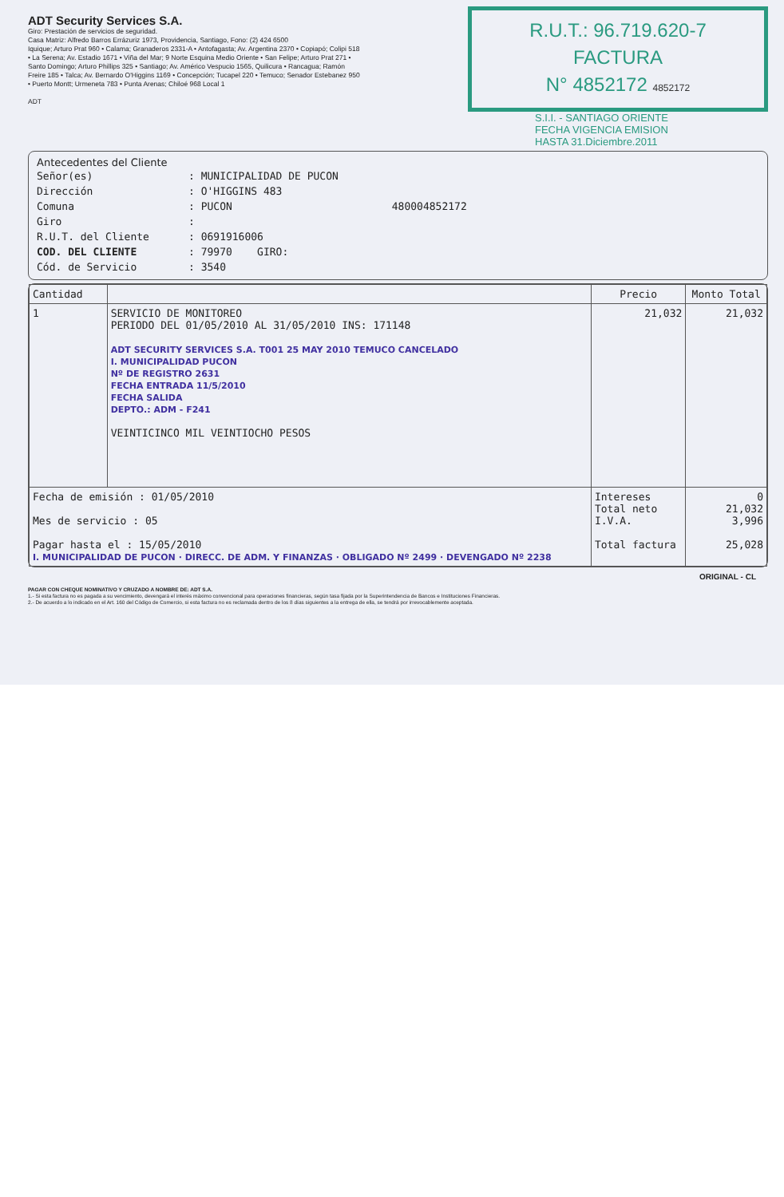ADT Security Services S.A.
Giro: Prestación de servicios de seguridad.
Casa Matriz: Alfredo Barros Errázuriz 1973, Providencia, Santiago, Fono: (2) 424 6500
Iquique; Arturo Prat 960 • Calama; Granaderos 2331-A • Antofagasta; Av. Argentina 2370 • Copiapó; Colipi 518 • La Serena; Av. Estadio 1671 • Viña del Mar; 9 Norte Esquina Medio Oriente • San Felipe; Arturo Prat 271 • Santo Domingo; Arturo Phillips 325 • Santiago; Av. Américo Vespucio 1565, Quilicura • Rancagua; Ramón Freire 185 • Talca; Av. Bernardo O'Higgins 1169 • Concepción; Tucapel 220 • Temuco; Senador Estebanez 950 • Puerto Montt; Urmeneta 783 • Punta Arenas; Chiloé 968 Local 1
ADT
R.U.T.: 96.719.620-7
FACTURA
N° 4852172 4852172
S.I.I. - SANTIAGO ORIENTE
FECHA VIGENCIA EMISION
HASTA 31.Diciembre.2011
Antecedentes del Cliente
Señor(es): MUNICIPALIDAD DE PUCON
Dirección: O'HIGGINS 483
Comuna: PUCON 480004852172
Giro:
R.U.T. del Cliente: 0691916006
COD. DEL CLIENTE: 79970 GIRO:
Cód. de Servicio: 3540
| Cantidad | | Precio | Monto Total |
| --- | --- | --- | --- |
| 1 | SERVICIO DE MONITOREO PERIODO DEL 01/05/2010 AL 31/05/2010 INS: 171148 ADT SECURITY SERVICES S.A. T001 25 MAY 2010 TEMUCO CANCELADO I. MUNICIPALIDAD PUCON Nº DE REGISTRO 2631 FECHA ENTRADA 11/5/2010 FECHA SALIDA DEPTO.: ADM - F241 VEINTICINCO MIL VEINTIOCHO PESOS | 21,032 | 21,032 |
| Fecha de emisión : 01/05/2010 Mes de servicio : 05 Pagar hasta el : 15/05/2010 I. MUNICIPALIDAD DE PUCON · DIRECC. DE ADM. Y FINANZAS · OBLIGADO Nº 2499 · DEVENGADO Nº 2238 | | Intereses Total neto I.V.A. Total factura | 0 21,032 3,996 25,028 |
ORIGINAL - CL
PAGAR CON CHEQUE NOMINATIVO Y CRUZADO A NOMBRE DE: ADT S.A.
1.- Si esta factura no es pagada a su vencimiento, devengará el interés máximo convencional para operaciones financieras, según tasa fijada por la Superintendencia de Bancos e Instituciones Financieras.
2.- De acuerdo a lo indicado en el Art. 160 del Código de Comercio, si esta factura no es reclamada dentro de los 8 días siguientes a la entrega de ella, se tendrá por irrevocablemente aceptada.